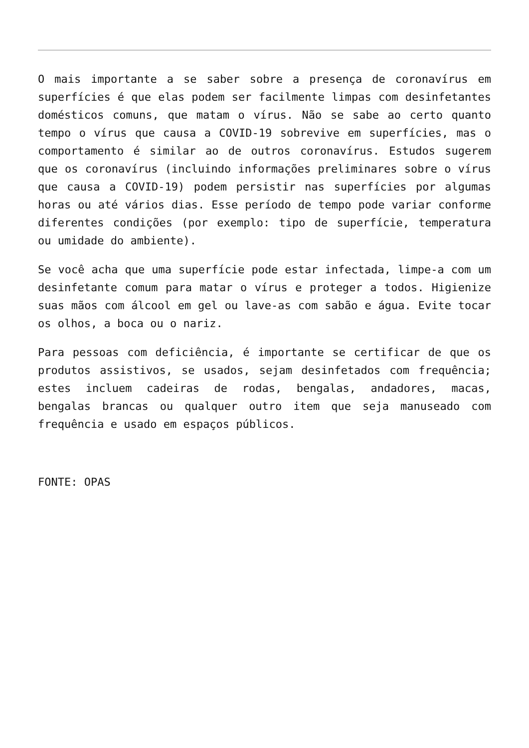O mais importante a se saber sobre a presença de coronavírus em superfícies é que elas podem ser facilmente limpas com desinfetantes domésticos comuns, que matam o vírus. Não se sabe ao certo quanto tempo o vírus que causa a COVID-19 sobrevive em superfícies, mas o comportamento é similar ao de outros coronavírus. Estudos sugerem que os coronavírus (incluindo informações preliminares sobre o vírus que causa a COVID-19) podem persistir nas superfícies por algumas horas ou até vários dias. Esse período de tempo pode variar conforme diferentes condições (por exemplo: tipo de superfície, temperatura ou umidade do ambiente).
Se você acha que uma superfície pode estar infectada, limpe-a com um desinfetante comum para matar o vírus e proteger a todos. Higienize suas mãos com álcool em gel ou lave-as com sabão e água. Evite tocar os olhos, a boca ou o nariz.
Para pessoas com deficiência, é importante se certificar de que os produtos assistivos, se usados, sejam desinfetados com frequência; estes incluem cadeiras de rodas, bengalas, andadores, macas, bengalas brancas ou qualquer outro item que seja manuseado com frequência e usado em espaços públicos.
FONTE: OPAS